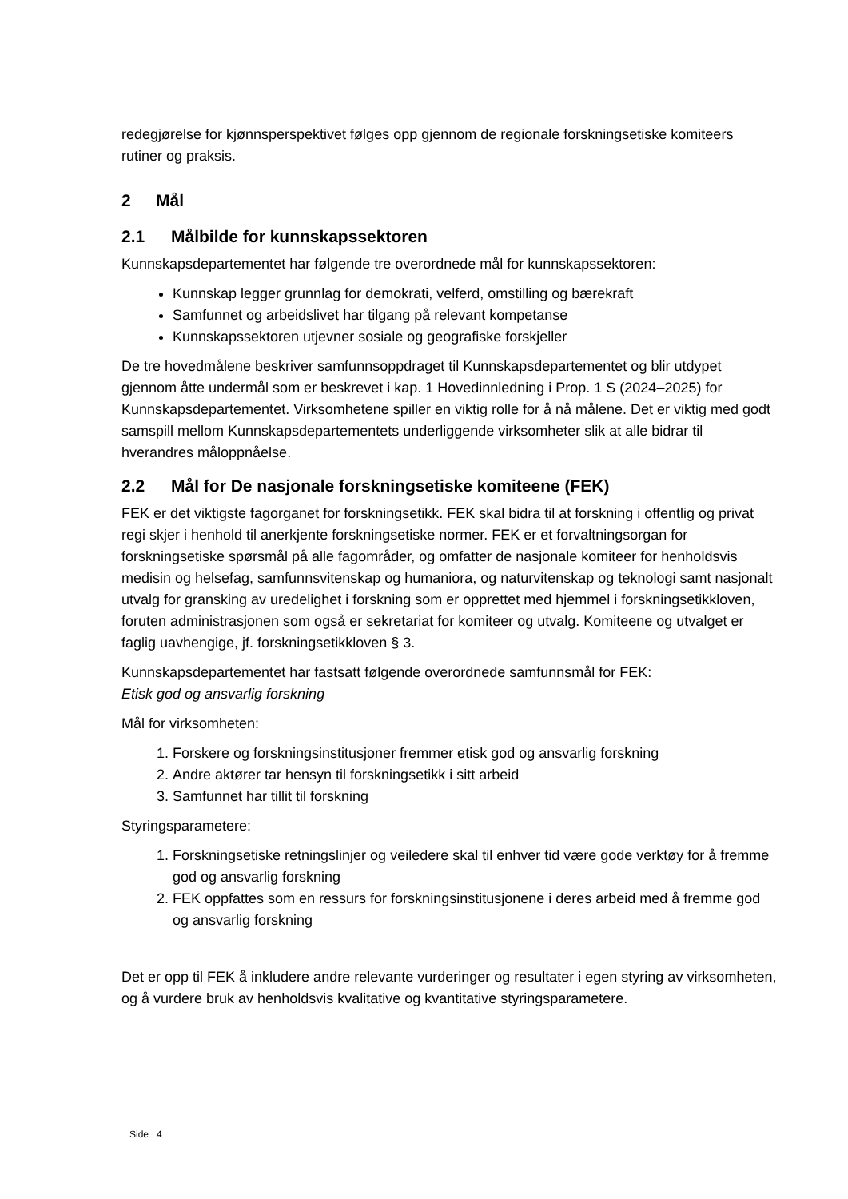redegjørelse for kjønnsperspektivet følges opp gjennom de regionale forskningsetiske komiteers rutiner og praksis.
2 Mål
2.1 Målbilde for kunnskapssektoren
Kunnskapsdepartementet har følgende tre overordnede mål for kunnskapssektoren:
Kunnskap legger grunnlag for demokrati, velferd, omstilling og bærekraft
Samfunnet og arbeidslivet har tilgang på relevant kompetanse
Kunnskapssektoren utjevner sosiale og geografiske forskjeller
De tre hovedmålene beskriver samfunnsoppdraget til Kunnskapsdepartementet og blir utdypet gjennom åtte undermål som er beskrevet i kap. 1 Hovedinnledning i Prop. 1 S (2024–2025) for Kunnskapsdepartementet. Virksomhetene spiller en viktig rolle for å nå målene. Det er viktig med godt samspill mellom Kunnskapsdepartementets underliggende virksomheter slik at alle bidrar til hverandres måloppnåelse.
2.2 Mål for De nasjonale forskningsetiske komiteene (FEK)
FEK er det viktigste fagorganet for forskningsetikk. FEK skal bidra til at forskning i offentlig og privat regi skjer i henhold til anerkjente forskningsetiske normer. FEK er et forvaltningsorgan for forskningsetiske spørsmål på alle fagområder, og omfatter de nasjonale komiteer for henholdsvis medisin og helsefag, samfunnsvitenskap og humaniora, og naturvitenskap og teknologi samt nasjonalt utvalg for gransking av uredelighet i forskning som er opprettet med hjemmel i forskningsetikkloven, foruten administrasjonen som også er sekretariat for komiteer og utvalg. Komiteene og utvalget er faglig uavhengige, jf. forskningsetikkloven § 3.
Kunnskapsdepartementet har fastsatt følgende overordnede samfunnsmål for FEK:
Etisk god og ansvarlig forskning
Mål for virksomheten:
1. Forskere og forskningsinstitusjoner fremmer etisk god og ansvarlig forskning
2. Andre aktører tar hensyn til forskningsetikk i sitt arbeid
3. Samfunnet har tillit til forskning
Styringsparametere:
1. Forskningsetiske retningslinjer og veiledere skal til enhver tid være gode verktøy for å fremme god og ansvarlig forskning
2. FEK oppfattes som en ressurs for forskningsinstitusjonene i deres arbeid med å fremme god og ansvarlig forskning
Det er opp til FEK å inkludere andre relevante vurderinger og resultater i egen styring av virksomheten, og å vurdere bruk av henholdsvis kvalitative og kvantitative styringsparametere.
Side 4